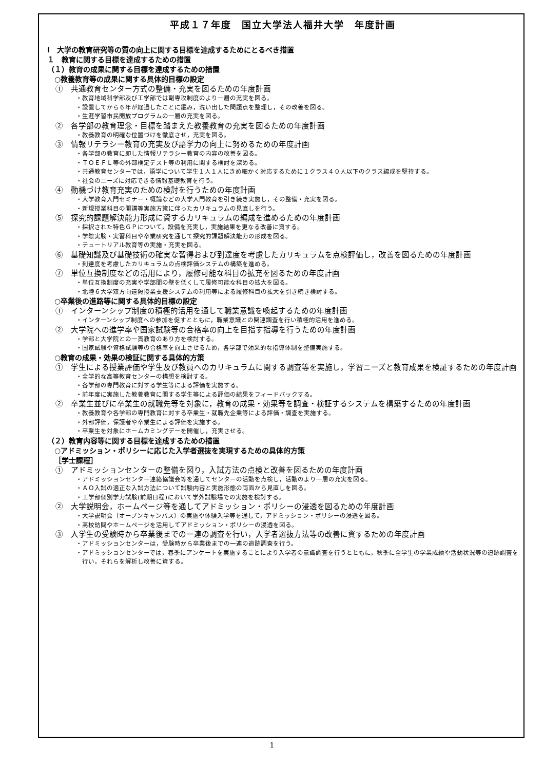平成１７年度　国立大学法人福井大学　年度計画
Ⅰ　大学の教育研究等の質の向上に関する目標を達成するためにとるべき措置
１　教育に関する目標を達成するための措置
（１）教育の成果に関する目標を達成するための措置
○教養教育等の成果に関する具体的目標の設定
①　共通教育センター方式の整備・充実を図るための年度計画
・教育地域科学部及び工学部では副専攻制度のより一層の充実を図る。
・設置してから６年が経過したことに鑑み，洗い出した問題点を整理し，その改善を図る。
・生涯学習市民開放プログラムの一層の充実を図る。
②　各学部の教育理念・目標を踏まえた教養教育の充実を図るための年度計画
・教養教育の明確な位置づけを徹底させ，充実を図る。
③　情報リテラシー教育の充実及び語学力の向上に努めるための年度計画
・各学部の教育に即した情報リテラシー教育の内容の改善を図る。
・ＴＯＥＦＬ等の外部検定テスト等の利用に関する検討を深める。
・共通教育センターでは，語学について学生１人１人にきめ細かく対応するために１クラス４０人以下のクラス編成を堅持する。
・社会のニーズに対応できる情報基礎教育を行う。
④　動機づけ教育充実のための検討を行うための年度計画
・大学教育入門セミナー・概論などの大学入門教育を引き続き実施し，その整備・充実を図る。
・新規授業科目の開講等実施方策に伴ったカリキュラムの見直しを行う。
⑤　探究的課題解決能力形成に資するカリキュラムの編成を進めるための年度計画
・採択された特色ＧＰについて，設備を充実し，実施結果を更なる改善に資する。
・学際実験・実習科目や卒業研究を通して探究的課題解決能力の形成を図る。
・テュートリアル教育等の実施・充実を図る。
⑥　基礎知識及び基礎技術の確実な習得および到達度を考慮したカリキュラムを点検評価し，改善を図るための年度計画
・到達度を考慮したカリキュラムの点検評価システムの構築を進める。
⑦　単位互換制度などの活用により，履修可能な科目の拡充を図るための年度計画
・単位互換制度の充実や学部間の壁を低くして履修可能な科目の拡大を図る。
・北陸６大学双方向遠隔授業支援システムの利用等による履修科目の拡大を引き続き検討する。
○卒業後の進路等に関する具体的目標の設定
①　インターンシップ制度の積極的活用を通して職業意識を喚起するための年度計画
・インターンシップ制度への参加を促すとともに，職業意識との関連調査を行い積極的活用を進める。
②　大学院への進学率や国家試験等の合格率の向上を目指す指導を行うための年度計画
・学部と大学院との一貫教育のあり方を検討する。
・国家試験や資格試験等の合格率を向上させるため，各学部で効果的な指導体制を整備実施する。
○教育の成果・効果の検証に関する具体的方策
①　学生による授業評価や学生及び教員へのカリキュラムに関する調査等を実施し，学習ニーズと教育成果を検証するための年度計画
・全学的な高等教育センターの構想を検討する。
・各学部の専門教育に対する学生等による評価を実施する。
・前年度に実施した教養教育に関する学生等による評価の結果をフィードバックする。
②　卒業生並びに卒業生の就職先等を対象に，教育の成果・効果等を調査・検証するシステムを構築するための年度計画
・教養教育や各学部の専門教育に対する卒業生・就職先企業等による評価・調査を実施する。
・外部評価，保護者や卒業生による評価を実施する。
・卒業生を対象にホームカミングデーを開催し，充実させる。
（２）教育内容等に関する目標を達成するための措置
○アドミッション・ポリシーに応じた入学者選抜を実現するための具体的方策
［学士課程］
①　アドミッションセンターの整備を図り，入試方法の点検と改善を図るための年度計画
・アドミッションセンター連絡協議会等を通してセンターの活動を点検し，活動のより一層の充実を図る。
・ＡＯ入試の適正な入試方法について試験内容と実施形態の両面から見直しを図る。
・工学部個別学力試験(前期日程)において学外試験場での実施を検討する。
②　大学説明会，ホームページ等を通してアドミッション・ポリシーの浸透を図るための年度計画
・大学説明会（オープンキャンパス）の実施や体験入学等を通して，アドミッション・ポリシーの浸透を図る。
・高校訪問やホームページを活用してアドミッション・ポリシーの浸透を図る。
③　入学生の受験時から卒業後までの一連の調査を行い，入学者選抜方法等の改善に資するための年度計画
・アドミッションセンターは，受験時から卒業後までの一連の追跡調査を行う。
・アドミッションセンターでは，春季にアンケートを実施することにより入学者の意識調査を行うとともに，秋季に全学生の学業成績や活動状況等の追跡調査を行い，それらを解析し改善に資する。
1